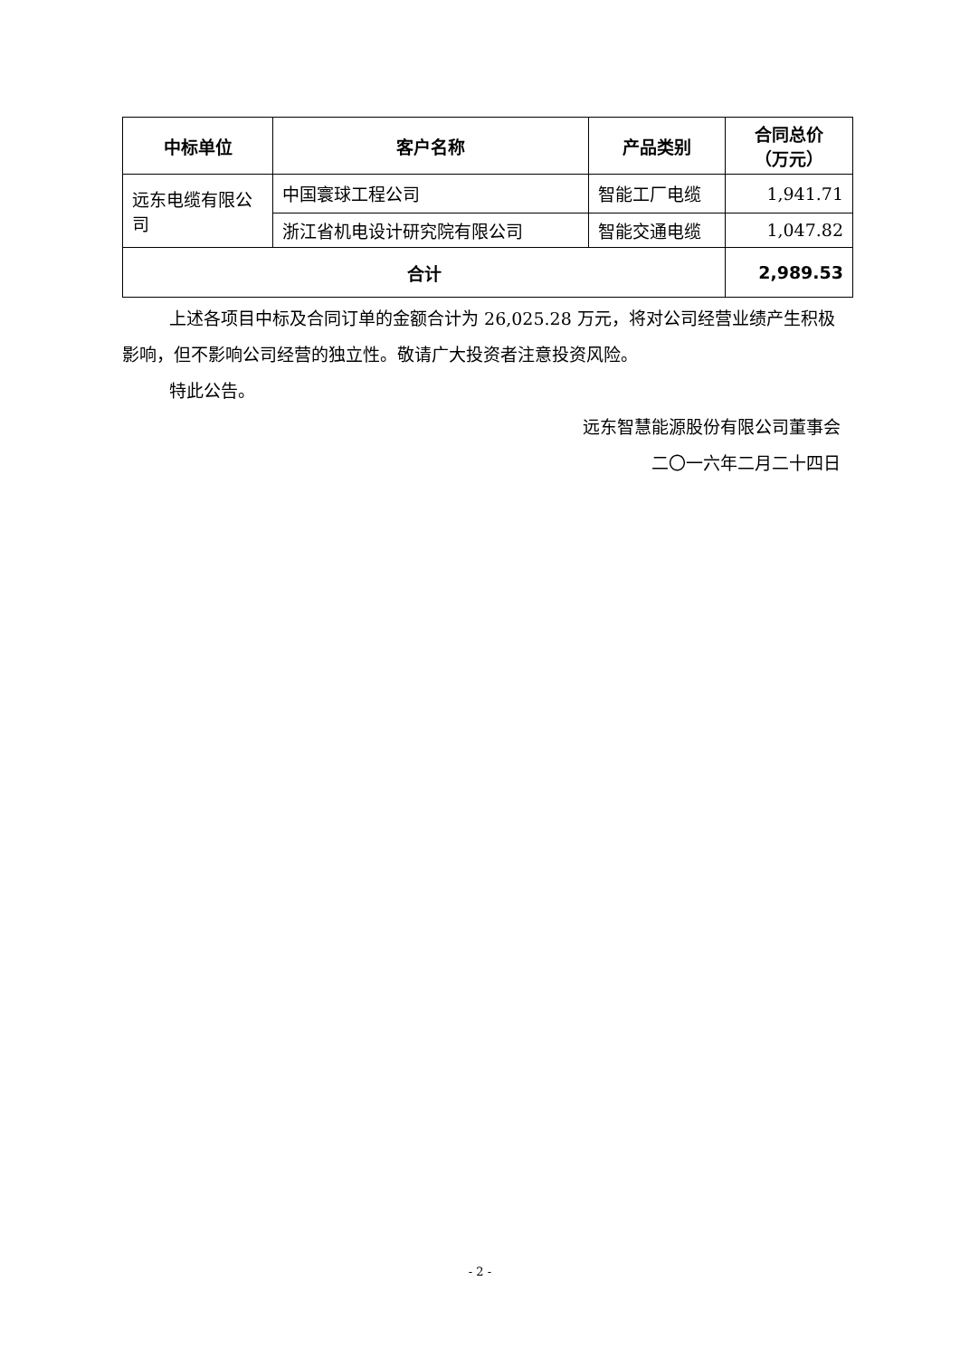| 中标单位 | 客户名称 | 产品类别 | 合同总价 （万元） |
| --- | --- | --- | --- |
| 远东电缆有限公司 | 中国寰球工程公司 | 智能工厂电缆 | 1,941.71 |
| | 浙江省机电设计研究院有限公司 | 智能交通电缆 | 1,047.82 |
| 合计 | | | 2,989.53 |
上述各项目中标及合同订单的金额合计为 26,025.28 万元，将对公司经营业绩产生积极影响，但不影响公司经营的独立性。敬请广大投资者注意投资风险。
特此公告。
远东智慧能源股份有限公司董事会
二〇一六年二月二十四日
- 2 -